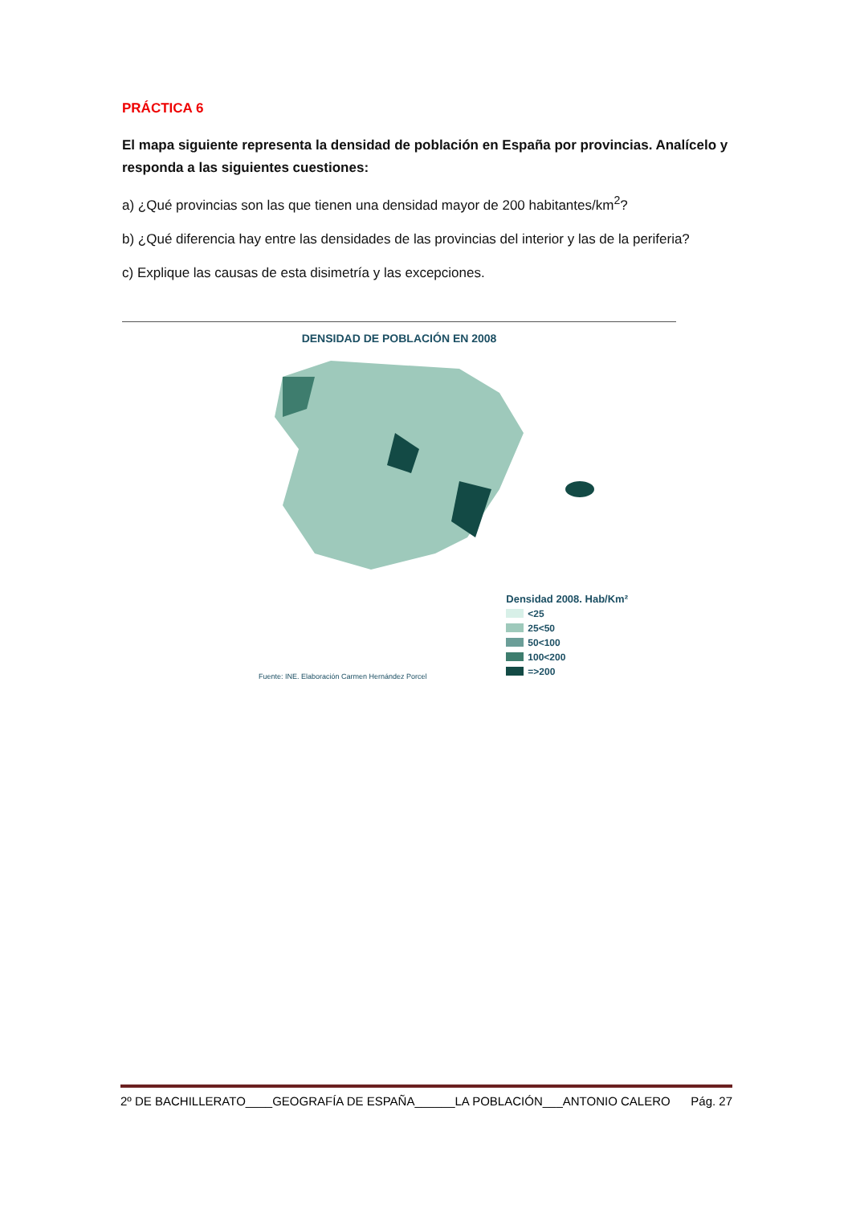PRÁCTICA 6
El mapa siguiente representa la densidad de población en España por provincias. Analícelo y responda a las siguientes cuestiones:
a) ¿Qué provincias son las que tienen una densidad mayor de 200 habitantes/km<sup>2</sup>?
b) ¿Qué diferencia hay entre las densidades de las provincias del interior y las de la periferia?
c) Explique las causas de esta disimetría y las excepciones.
DENSIDAD DE POBLACIÓN EN 2008
Fuente: INE. Elaboración Carmen Hernández Porcel
Densidad 2008. Hab/Km²
<25
25<50
50<100
100<200
=>200
2º DE BACHILLERATO____GEOGRAFÍA DE ESPAÑA______LA POBLACIÓN___ANTONIO CALERO Pág. 27